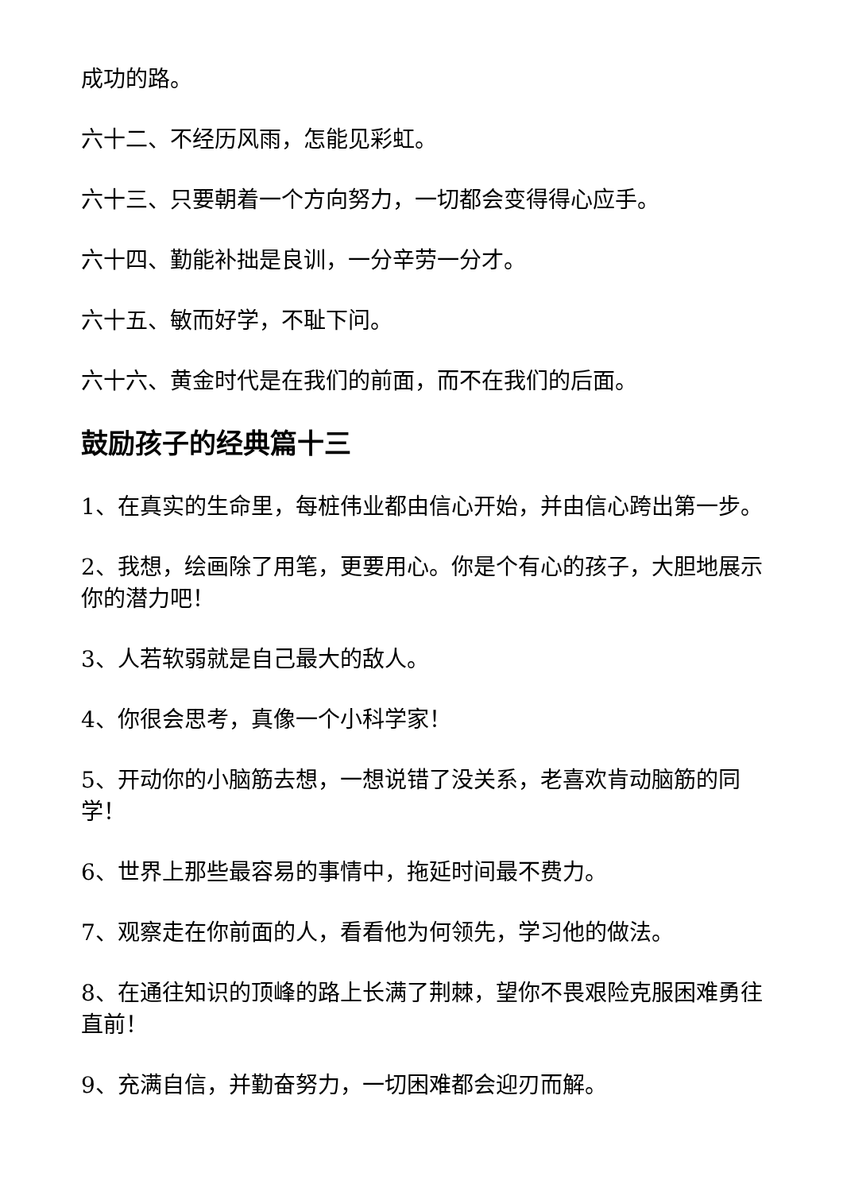成功的路。
六十二、不经历风雨，怎能见彩虹。
六十三、只要朝着一个方向努力，一切都会变得得心应手。
六十四、勤能补拙是良训，一分辛劳一分才。
六十五、敏而好学，不耻下问。
六十六、黄金时代是在我们的前面，而不在我们的后面。
鼓励孩子的经典篇十三
1、在真实的生命里，每桩伟业都由信心开始，并由信心跨出第一步。
2、我想，绘画除了用笔，更要用心。你是个有心的孩子，大胆地展示你的潜力吧！
3、人若软弱就是自己最大的敌人。
4、你很会思考，真像一个小科学家！
5、开动你的小脑筋去想，一想说错了没关系，老喜欢肯动脑筋的同学！
6、世界上那些最容易的事情中，拖延时间最不费力。
7、观察走在你前面的人，看看他为何领先，学习他的做法。
8、在通往知识的顶峰的路上长满了荆棘，望你不畏艰险克服困难勇往直前！
9、充满自信，并勤奋努力，一切困难都会迎刃而解。